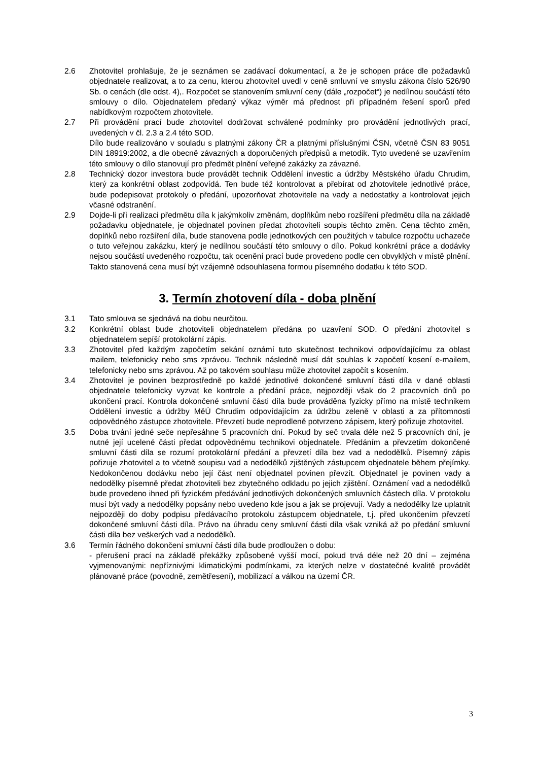2.6 Zhotovitel prohlašuje, že je seznámen se zadávací dokumentací, a že je schopen práce dle požadavků objednatele realizovat, a to za cenu, kterou zhotovitel uvedl v ceně smluvní ve smyslu zákona číslo 526/90 Sb. o cenách (dle odst. 4),. Rozpočet se stanovením smluvní ceny (dále „rozpočet“) je nedílnou součástí této smlouvy o dílo. Objednatelem předaný výkaz výměr má přednost při případném řešení sporů před nabídkovým rozpočtem zhotovitele.
2.7 Při provádění prací bude zhotovitel dodržovat schválené podmínky pro provádění jednotlivých prací, uvedených v čl. 2.3 a 2.4 této SOD.
Dílo bude realizováno v souladu s platnými zákony ČR a platnými příslušnými ČSN, včetně ČSN 83 9051 DIN 18919:2002, a dle obecně závazných a doporučených předpisů a metodik. Tyto uvedené se uzavřením této smlouvy o dílo stanovují pro předmět plnění veřejné zakázky za závazné.
2.8 Technický dozor investora bude provádět technik Oddělení investic a údržby Městského úřadu Chrudim, který za konkrétní oblast zodpovídá. Ten bude též kontrolovat a přebírat od zhotovitele jednotlivé práce, bude podepisovat protokoly o předání, upozorňovat zhotovitele na vady a nedostatky a kontrolovat jejich včasné odstranění.
2.9 Dojde-li při realizaci předmětu díla k jakýmkoliv změnám, doplňkům nebo rozšíření předmětu díla na základě požadavku objednatele, je objednatel povinen předat zhotoviteli soupis těchto změn. Cena těchto změn, doplňků nebo rozšíření díla, bude stanovena podle jednotkových cen použitých v tabulce rozpočtu uchazeče o tuto veřejnou zakázku, který je nedílnou součástí této smlouvy o dílo. Pokud konkrétní práce a dodávky nejsou součástí uvedeného rozpočtu, tak ocenění prací bude provedeno podle cen obvyklých v místě plnění. Takto stanovená cena musí být vzájemně odsouhlasena formou písemného dodatku k této SOD.
3. Termín zhotovení díla - doba plnění
3.1 Tato smlouva se sjednává na dobu neurčitou.
3.2 Konkrétní oblast bude zhotoviteli objednatelem předána po uzavření SOD. O předání zhotovitel s objednatelem sepíší protokolární zápis.
3.3 Zhotovitel před každým započetím sekání oznámí tuto skutečnost technikovi odpovídajícímu za oblast mailem, telefonicky nebo sms zprávou. Technik následně musí dát souhlas k započetí kosení e-mailem, telefonicky nebo sms zprávou. Až po takovém souhlasu může zhotovitel započít s kosením.
3.4 Zhotovitel je povinen bezprostředně po každé jednotlivé dokončené smluvní části díla v dané oblasti objednatele telefonicky vyzvat ke kontrole a předání práce, nejpozději však do 2 pracovních dnů po ukončení prací. Kontrola dokončené smluvní části díla bude prováděna fyzicky přímo na místě technikem Oddělení investic a údržby MěÚ Chrudim odpovídajícím za údržbu zeleně v oblasti a za přítomnosti odpovědného zástupce zhotovitele. Převzetí bude neprodleně potvrzeno zápisem, který pořizuje zhotovitel.
3.5 Doba trvání jedné seče nepřesáhne 5 pracovních dní. Pokud by seč trvala déle než 5 pracovních dní, je nutné její ucelené části předat odpovědnému technikovi objednatele. Předáním a převzetím dokončené smluvní části díla se rozumí protokolární předání a převzetí díla bez vad a nedodělků. Písemný zápis pořizuje zhotovitel a to včetně soupisu vad a nedodělků zjištěných zástupcem objednatele během přejímky. Nedokončenou dodávku nebo její část není objednatel povinen převzít. Objednatel je povinen vady a nedodělky písemně předat zhotoviteli bez zbytečného odkladu po jejich zjištění. Oznámení vad a nedodělků bude provedeno ihned při fyzickém předávání jednotlivých dokončených smluvních částech díla. V protokolu musí být vady a nedodělky popsány nebo uvedeno kde jsou a jak se projevují. Vady a nedodělky lze uplatnit nejpozději do doby podpisu předávacího protokolu zástupcem objednatele, t.j. před ukončením převzetí dokončené smluvní části díla. Právo na úhradu ceny smluvní části díla však vzniká až po předání smluvní části díla bez veškerých vad a nedodělků.
3.6 Termín řádného dokončení smluvní části díla bude prodloužen o dobu:
- přerušení prací na základě překážky způsobené vyšší mocí, pokud trvá déle než 20 dní – zejména vyjmenovanými: nepříznivými klimatickými podmínkami, za kterých nelze v dostatečné kvalitě provádět plánované práce (povodně, zemětřesení), mobilizací a válkou na území ČR.
3